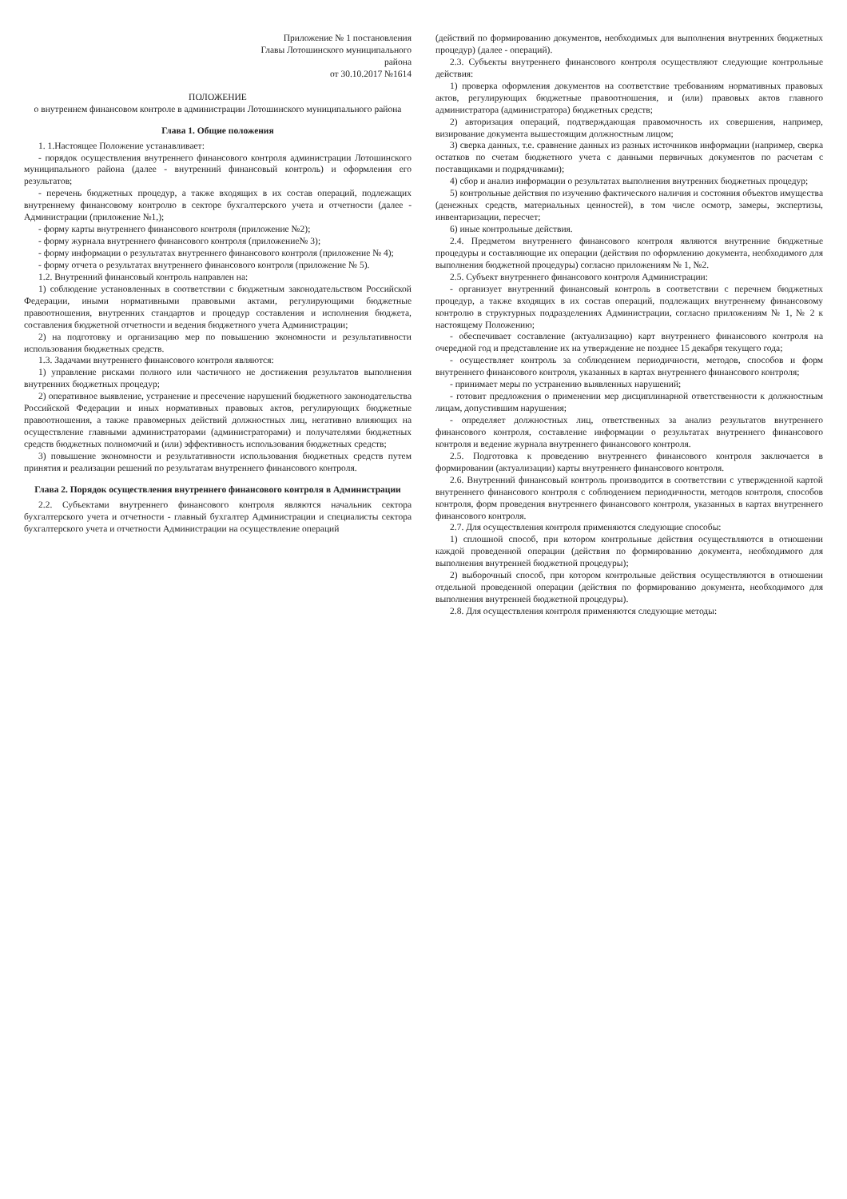Приложение № 1 постановления
Главы Лотошинского муниципального
района
от 30.10.2017 №1614
ПОЛОЖЕНИЕ
о внутреннем финансовом контроле в администрации Лотошинского муниципального района
Глава 1. Общие положения
1. 1.Настоящее Положение устанавливает:
- порядок осуществления внутреннего финансового контроля администрации Лотошинского муниципального района (далее - внутренний финансовый контроль) и оформления его результатов;
- перечень бюджетных процедур, а также входящих в их состав операций, подлежащих внутреннему финансовому контролю в секторе бухгалтерского учета и отчетности (далее - Администрации (приложение №1,);
- форму карты внутреннего финансового контроля (приложение №2);
- форму журнала внутреннего финансового контроля (приложение№ 3);
- форму информации о результатах внутреннего финансового контроля (приложение № 4);
- форму отчета о результатах внутреннего финансового контроля (приложение № 5).
1.2. Внутренний финансовый контроль направлен на:
1) соблюдение установленных в соответствии с бюджетным законодательством Российской Федерации, иными нормативными правовыми актами, регулирующими бюджетные правоотношения, внутренних стандартов и процедур составления и исполнения бюджета, составления бюджетной отчетности и ведения бюджетного учета Администрации;
2) на подготовку и организацию мер по повышению экономности и результативности использования бюджетных средств.
1.3. Задачами внутреннего финансового контроля являются:
1) управление рисками полного или частичного не достижения результатов выполнения внутренних бюджетных процедур;
2) оперативное выявление, устранение и пресечение нарушений бюджетного законодательства Российской Федерации и иных нормативных правовых актов, регулирующих бюджетные правоотношения, а также правомерных действий должностных лиц, негативно влияющих на осуществление главными администраторами (администраторами) и получателями бюджетных средств бюджетных полномочий и (или) эффективность использования бюджетных средств;
3) повышение экономности и результативности использования бюджетных средств путем принятия и реализации решений по результатам внутреннего финансового контроля.
Глава 2. Порядок осуществления внутреннего финансового контроля в Администрации
2.2. Субъектами внутреннего финансового контроля являются начальник сектора бухгалтерского учета и отчетности - главный бухгалтер Администрации и специалисты сектора бухгалтерского учета и отчетности Администрации на осуществление операций
(действий по формированию документов, необходимых для выполнения внутренних бюджетных процедур) (далее - операций).
2.3. Субъекты внутреннего финансового контроля осуществляют следующие контрольные действия:
1) проверка оформления документов на соответствие требованиям нормативных правовых актов, регулирующих бюджетные правоотношения, и (или) правовых актов главного администратора (администратора) бюджетных средств;
2) авторизация операций, подтверждающая правомочность их совершения, например, визирование документа вышестоящим должностным лицом;
3) сверка данных, т.е. сравнение данных из разных источников информации (например, сверка остатков по счетам бюджетного учета с данными первичных документов по расчетам с поставщиками и подрядчиками);
4) сбор и анализ информации о результатах выполнения внутренних бюджетных процедур;
5) контрольные действия по изучению фактического наличия и состояния объектов имущества (денежных средств, материальных ценностей), в том числе осмотр, замеры, экспертизы, инвентаризации, пересчет;
6) иные контрольные действия.
2.4. Предметом внутреннего финансового контроля являются внутренние бюджетные процедуры и составляющие их операции (действия по оформлению документа, необходимого для выполнения бюджетной процедуры) согласно приложениям № 1, №2.
2.5. Субъект внутреннего финансового контроля Администрации:
- организует внутренний финансовый контроль в соответствии с перечнем бюджетных процедур, а также входящих в их состав операций, подлежащих внутреннему финансовому контролю в структурных подразделениях Администрации, согласно приложениям № 1, № 2 к настоящему Положению;
- обеспечивает составление (актуализацию) карт внутреннего финансового контроля на очередной год и представление их на утверждение не позднее 15 декабря текущего года;
- осуществляет контроль за соблюдением периодичности, методов, способов и форм внутреннего финансового контроля, указанных в картах внутреннего финансового контроля;
- принимает меры по устранению выявленных нарушений;
- готовит предложения о применении мер дисциплинарной ответственности к должностным лицам, допустившим нарушения;
- определяет должностных лиц, ответственных за анализ результатов внутреннего финансового контроля, составление информации о результатах внутреннего финансового контроля и ведение журнала внутреннего финансового контроля.
2.5. Подготовка к проведению внутреннего финансового контроля заключается в формировании (актуализации) карты внутреннего финансового контроля.
2.6. Внутренний финансовый контроль производится в соответствии с утвержденной картой внутреннего финансового контроля с соблюдением периодичности, методов контроля, способов контроля, форм проведения внутреннего финансового контроля, указанных в картах внутреннего финансового контроля.
2.7. Для осуществления контроля применяются следующие способы:
1) сплошной способ, при котором контрольные действия осуществляются в отношении каждой проведенной операции (действия по формированию документа, необходимого для выполнения внутренней бюджетной процедуры);
2) выборочный способ, при котором контрольные действия осуществляются в отношении отдельной проведенной операции (действия по формированию документа, необходимого для выполнения внутренней бюджетной процедуры).
2.8. Для осуществления контроля применяются следующие методы: